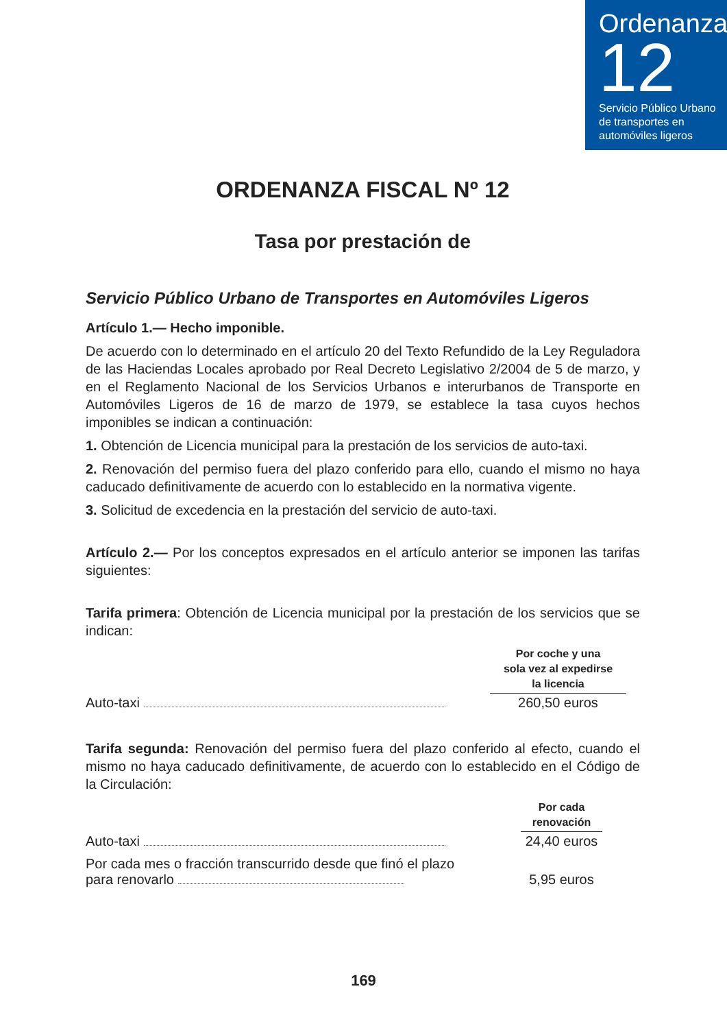Ordenanza
12
Servicio Público Urbano de transportes en automóviles ligeros
ORDENANZA FISCAL Nº 12
Tasa por prestación de
Servicio Público Urbano de Transportes en Automóviles Ligeros
Artículo 1.— Hecho imponible.
De acuerdo con lo determinado en el artículo 20 del Texto Refundido de la Ley Reguladora de las Haciendas Locales aprobado por Real Decreto Legislativo 2/2004 de 5 de marzo, y en el Reglamento Nacional de los Servicios Urbanos e interurbanos de Transporte en Automóviles Ligeros de 16 de marzo de 1979, se establece la tasa cuyos hechos imponibles se indican a continuación:
1. Obtención de Licencia municipal para la prestación de los servicios de auto-taxi.
2. Renovación del permiso fuera del plazo conferido para ello, cuando el mismo no haya caducado definitivamente de acuerdo con lo establecido en la normativa vigente.
3. Solicitud de excedencia en la prestación del servicio de auto-taxi.
Artículo 2.— Por los conceptos expresados en el artículo anterior se imponen las tarifas siguientes:
Tarifa primera: Obtención de Licencia municipal por la prestación de los servicios que se indican:
| | | Por coche y una sola vez al expedirse la licencia | |
| Auto-taxi | | 260,50 euros | |
Tarifa segunda: Renovación del permiso fuera del plazo conferido al efecto, cuando el mismo no haya caducado definitivamente, de acuerdo con lo establecido en el Código de la Circulación:
| | | Por cada renovación | |
| Auto-taxi | | 24,40 euros | |
| Por cada mes o fracción transcurrido desde que finó el plazo para renovarlo | | 5,95 euros | |
169